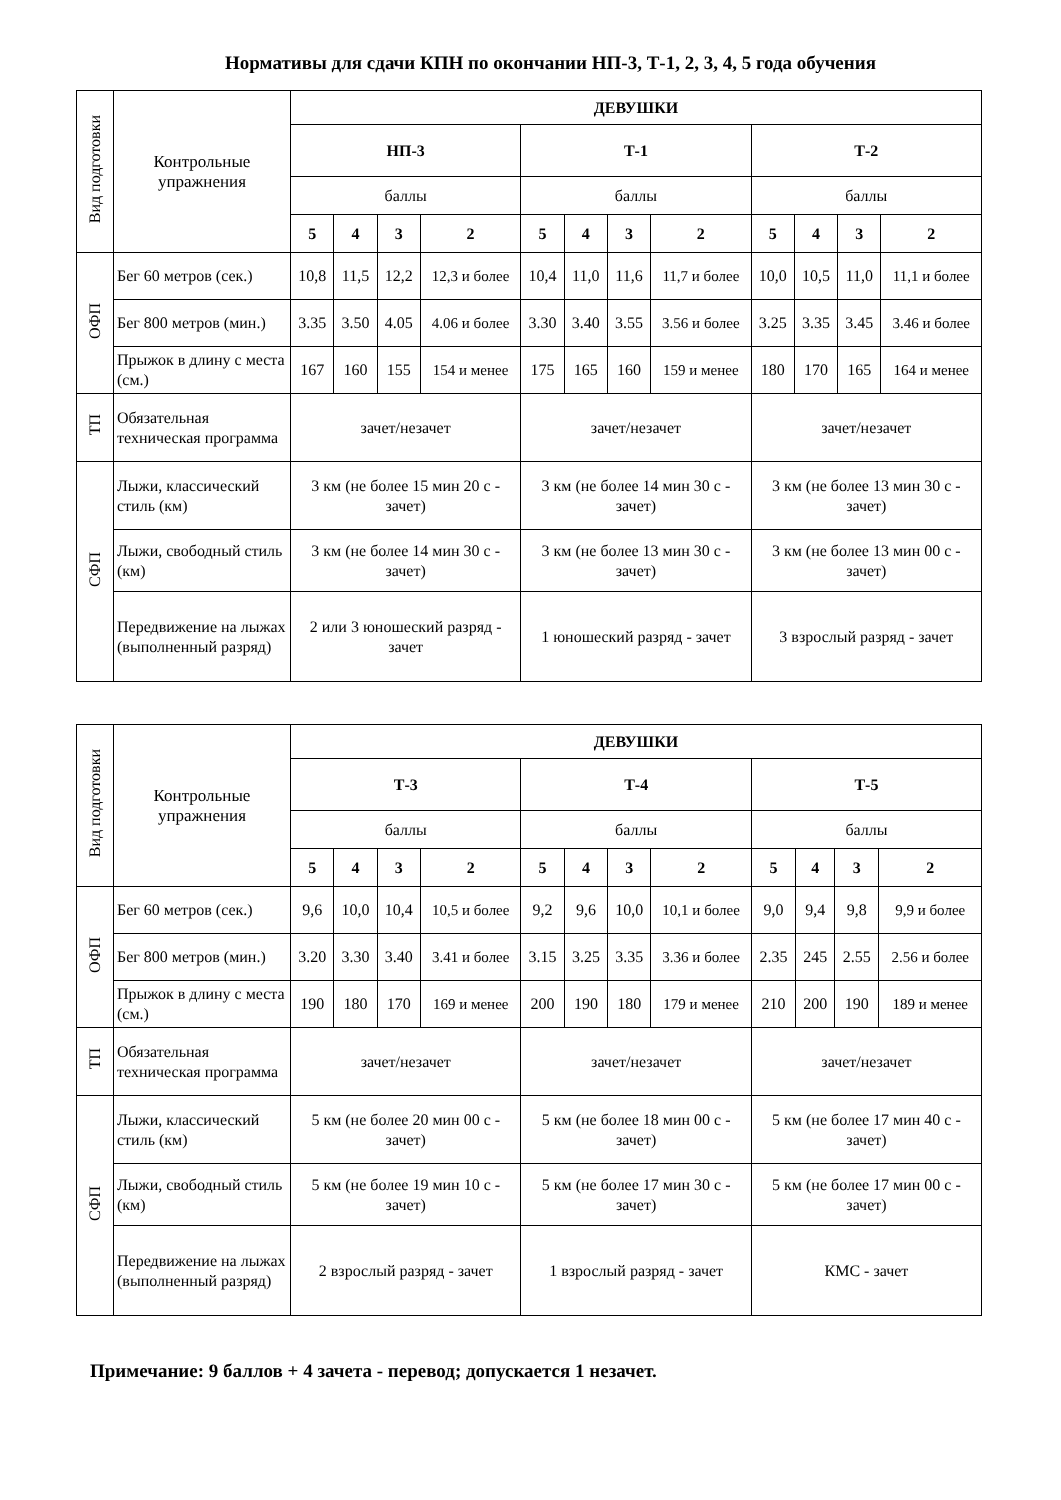Нормативы для сдачи КПН по окончании НП-3, Т-1, 2, 3, 4, 5 года обучения
| Вид подготовки | Контрольные упражнения | ДЕВУШКИ | | | | | | | | | | | |
| | | НП-3 | | | | Т-1 | | | | Т-2 | | | |
| | | баллы | | | | баллы | | | | баллы | | | |
| | | 5 | 4 | 3 | 2 | 5 | 4 | 3 | 2 | 5 | 4 | 3 | 2 |
| ОФП | Бег 60 метров (сек.) | 10,8 | 11,5 | 12,2 | 12,3 и более | 10,4 | 11,0 | 11,6 | 11,7 и более | 10,0 | 10,5 | 11,0 | 11,1 и более |
| | Бег 800 метров (мин.) | 3.35 | 3.50 | 4.05 | 4.06 и более | 3.30 | 3.40 | 3.55 | 3.56 и более | 3.25 | 3.35 | 3.45 | 3.46 и более |
| | Прыжок в длину с места (см.) | 167 | 160 | 155 | 154 и менее | 175 | 165 | 160 | 159 и менее | 180 | 170 | 165 | 164 и менее |
| ТП | Обязательная техническая программа | зачет/незачет | | | | зачет/незачет | | | | зачет/незачет | | | |
| СФП | Лыжи, классический стиль (км) | 3 км (не более 15 мин 20 с - зачет) | | | | 3 км (не более 14 мин 30 с - зачет) | | | | 3 км (не более 13 мин 30 с - зачет) | | | |
| | Лыжи, свободный стиль (км) | 3 км (не более 14 мин 30 с - зачет) | | | | 3 км (не более 13 мин 30 с - зачет) | | | | 3 км (не более 13 мин 00 с - зачет) | | | |
| | Передвижение на лыжах (выполненный разряд) | 2 или 3 юношеский разряд - зачет | | | | 1 юношеский разряд - зачет | | | | 3 взрослый разряд - зачет | | | |
| Вид подготовки | Контрольные упражнения | ДЕВУШКИ | | | | | | | | | | | |
| | | Т-3 | | | | Т-4 | | | | Т-5 | | | |
| | | баллы | | | | баллы | | | | баллы | | | |
| | | 5 | 4 | 3 | 2 | 5 | 4 | 3 | 2 | 5 | 4 | 3 | 2 |
| ОФП | Бег 60 метров (сек.) | 9,6 | 10,0 | 10,4 | 10,5 и более | 9,2 | 9,6 | 10,0 | 10,1 и более | 9,0 | 9,4 | 9,8 | 9,9 и более |
| | Бег 800 метров (мин.) | 3.20 | 3.30 | 3.40 | 3.41 и более | 3.15 | 3.25 | 3.35 | 3.36 и более | 2.35 | 245 | 2.55 | 2.56 и более |
| | Прыжок в длину с места (см.) | 190 | 180 | 170 | 169 и менее | 200 | 190 | 180 | 179 и менее | 210 | 200 | 190 | 189 и менее |
| ТП | Обязательная техническая программа | зачет/незачет | | | | зачет/незачет | | | | зачет/незачет | | | |
| СФП | Лыжи, классический стиль (км) | 5 км (не более 20 мин 00 с - зачет) | | | | 5 км (не более 18 мин 00 с - зачет) | | | | 5 км (не более 17 мин 40 с - зачет) | | | |
| | Лыжи, свободный стиль (км) | 5 км (не более 19 мин 10 с - зачет) | | | | 5 км (не более 17 мин 30 с - зачет) | | | | 5 км (не более 17 мин 00 с - зачет) | | | |
| | Передвижение на лыжах (выполненный разряд) | 2 взрослый разряд - зачет | | | | 1 взрослый разряд - зачет | | | | КМС - зачет | | | |
Примечание: 9 баллов + 4 зачета - перевод; допускается 1 незачет.